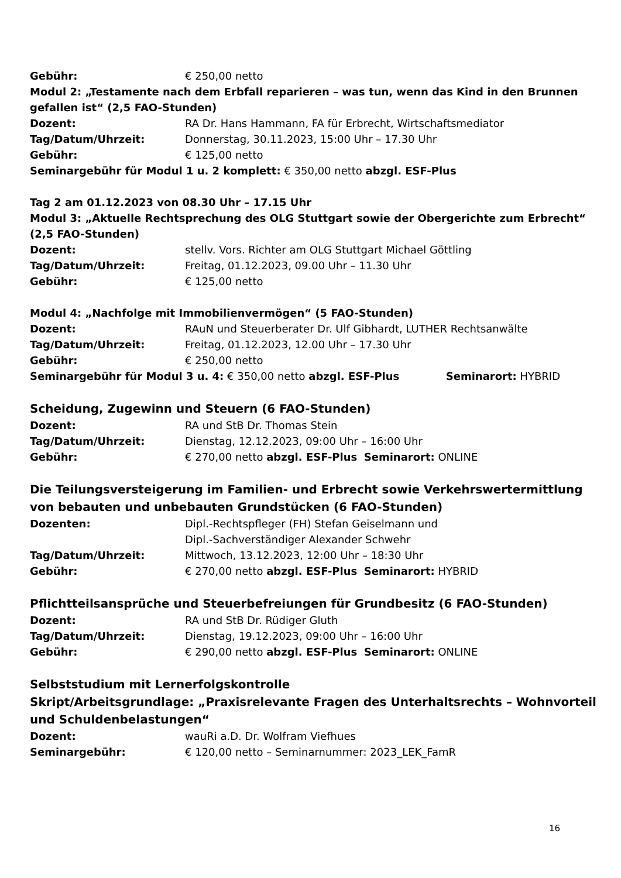Gebühr: € 250,00 netto
Modul 2: „Testamente nach dem Erbfall reparieren – was tun, wenn das Kind in den Brunnen gefallen ist“ (2,5 FAO-Stunden)
Dozent: RA Dr. Hans Hammann, FA für Erbrecht, Wirtschaftsmediator
Tag/Datum/Uhrzeit: Donnerstag, 30.11.2023, 15:00 Uhr – 17.30 Uhr
Gebühr: € 125,00 netto
Seminargebühr für Modul 1 u. 2 komplett: € 350,00 netto abzgl. ESF-Plus
Tag 2 am 01.12.2023 von 08.30 Uhr – 17.15 Uhr
Modul 3: „Aktuelle Rechtsprechung des OLG Stuttgart sowie der Obergerichte zum Erbrecht“ (2,5 FAO-Stunden)
Dozent: stellv. Vors. Richter am OLG Stuttgart Michael Göttling
Tag/Datum/Uhrzeit: Freitag, 01.12.2023, 09.00 Uhr – 11.30 Uhr
Gebühr: € 125,00 netto
Modul 4: „Nachfolge mit Immobilienvermögen“ (5 FAO-Stunden)
Dozent: RAuN und Steuerberater Dr. Ulf Gibhardt, LUTHER Rechtsanwälte
Tag/Datum/Uhrzeit: Freitag, 01.12.2023, 12.00 Uhr – 17.30 Uhr
Gebühr: € 250,00 netto
Seminargebühr für Modul 3 u. 4: € 350,00 netto abzgl. ESF-Plus Seminarort: HYBRID
Scheidung, Zugewinn und Steuern (6 FAO-Stunden)
Dozent: RA und StB Dr. Thomas Stein
Tag/Datum/Uhrzeit: Dienstag, 12.12.2023, 09:00 Uhr – 16:00 Uhr
Gebühr: € 270,00 netto abzgl. ESF-Plus Seminarort: ONLINE
Die Teilungsversteigerung im Familien- und Erbrecht sowie Verkehrswertermittlung von bebauten und unbebauten Grundstücken (6 FAO-Stunden)
Dozenten: Dipl.-Rechtspfleger (FH) Stefan Geiselmann und
Dipl.-Sachverständiger Alexander Schwehr
Tag/Datum/Uhrzeit: Mittwoch, 13.12.2023, 12:00 Uhr – 18:30 Uhr
Gebühr: € 270,00 netto abzgl. ESF-Plus Seminarort: HYBRID
Pflichtteilsansprüche und Steuerbefreiungen für Grundbesitz (6 FAO-Stunden)
Dozent: RA und StB Dr. Rüdiger Gluth
Tag/Datum/Uhrzeit: Dienstag, 19.12.2023, 09:00 Uhr – 16:00 Uhr
Gebühr: € 290,00 netto abzgl. ESF-Plus Seminarort: ONLINE
Selbststudium mit Lernerfolgskontrolle
Skript/Arbeitsgrundlage: „Praxisrelevante Fragen des Unterhaltsrechts – Wohnvorteil und Schuldenbelastungen“
Dozent: wauRi a.D. Dr. Wolfram Viefhues
Seminargebühr: € 120,00 netto – Seminarnummer: 2023_LEK_FamR
16